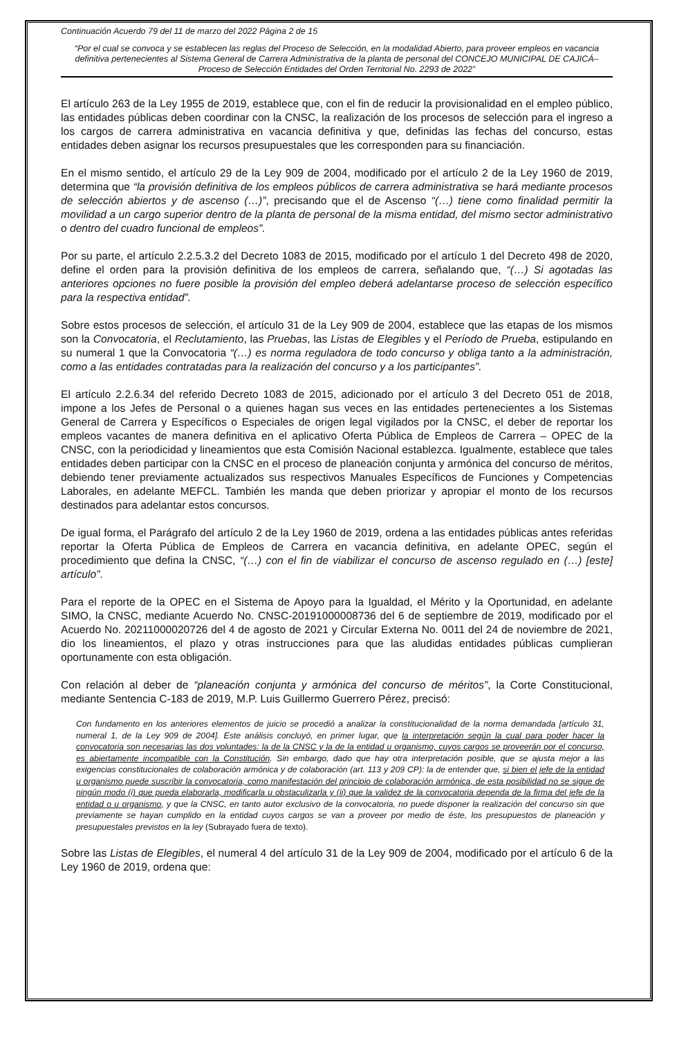Continuación Acuerdo 79 del 11 de marzo del 2022 Página 2 de 15
“Por el cual se convoca y se establecen las reglas del Proceso de Selección, en la modalidad Abierto, para proveer empleos en vacancia definitiva pertenecientes al Sistema General de Carrera Administrativa de la planta de personal del CONCEJO MUNICIPAL DE CAJICÁ– Proceso de Selección Entidades del Orden Territorial No. 2293 de 2022”
El artículo 263 de la Ley 1955 de 2019, establece que, con el fin de reducir la provisionalidad en el empleo público, las entidades públicas deben coordinar con la CNSC, la realización de los procesos de selección para el ingreso a los cargos de carrera administrativa en vacancia definitiva y que, definidas las fechas del concurso, estas entidades deben asignar los recursos presupuestales que les corresponden para su financiación.
En el mismo sentido, el artículo 29 de la Ley 909 de 2004, modificado por el artículo 2 de la Ley 1960 de 2019, determina que “la provisión definitiva de los empleos públicos de carrera administrativa se hará mediante procesos de selección abiertos y de ascenso (…)”, precisando que el de Ascenso “(…) tiene como finalidad permitir la movilidad a un cargo superior dentro de la planta de personal de la misma entidad, del mismo sector administrativo o dentro del cuadro funcional de empleos”.
Por su parte, el artículo 2.2.5.3.2 del Decreto 1083 de 2015, modificado por el artículo 1 del Decreto 498 de 2020, define el orden para la provisión definitiva de los empleos de carrera, señalando que, “(…) Si agotadas las anteriores opciones no fuere posible la provisión del empleo deberá adelantarse proceso de selección específico para la respectiva entidad”.
Sobre estos procesos de selección, el artículo 31 de la Ley 909 de 2004, establece que las etapas de los mismos son la Convocatoria, el Reclutamiento, las Pruebas, las Listas de Elegibles y el Período de Prueba, estipulando en su numeral 1 que la Convocatoria “(…) es norma reguladora de todo concurso y obliga tanto a la administración, como a las entidades contratadas para la realización del concurso y a los participantes”.
El artículo 2.2.6.34 del referido Decreto 1083 de 2015, adicionado por el artículo 3 del Decreto 051 de 2018, impone a los Jefes de Personal o a quienes hagan sus veces en las entidades pertenecientes a los Sistemas General de Carrera y Específicos o Especiales de origen legal vigilados por la CNSC, el deber de reportar los empleos vacantes de manera definitiva en el aplicativo Oferta Pública de Empleos de Carrera – OPEC de la CNSC, con la periodicidad y lineamientos que esta Comisión Nacional establezca. Igualmente, establece que tales entidades deben participar con la CNSC en el proceso de planeación conjunta y armónica del concurso de méritos, debiendo tener previamente actualizados sus respectivos Manuales Específicos de Funciones y Competencias Laborales, en adelante MEFCL. También les manda que deben priorizar y apropiar el monto de los recursos destinados para adelantar estos concursos.
De igual forma, el Parágrafo del artículo 2 de la Ley 1960 de 2019, ordena a las entidades públicas antes referidas reportar la Oferta Pública de Empleos de Carrera en vacancia definitiva, en adelante OPEC, según el procedimiento que defina la CNSC, “(…) con el fin de viabilizar el concurso de ascenso regulado en (…) [este] artículo”.
Para el reporte de la OPEC en el Sistema de Apoyo para la Igualdad, el Mérito y la Oportunidad, en adelante SIMO, la CNSC, mediante Acuerdo No. CNSC-20191000008736 del 6 de septiembre de 2019, modificado por el Acuerdo No. 20211000020726 del 4 de agosto de 2021 y Circular Externa No. 0011 del 24 de noviembre de 2021, dio los lineamientos, el plazo y otras instrucciones para que las aludidas entidades públicas cumplieran oportunamente con esta obligación.
Con relación al deber de “planeación conjunta y armónica del concurso de méritos”, la Corte Constitucional, mediante Sentencia C-183 de 2019, M.P. Luis Guillermo Guerrero Pérez, precisó:
Con fundamento en los anteriores elementos de juicio se procedió a analizar la constitucionalidad de la norma demandada [artículo 31, numeral 1, de la Ley 909 de 2004]. Este análisis concluyó, en primer lugar, que la interpretación según la cual para poder hacer la convocatoria son necesarias las dos voluntades: la de la CNSC y la de la entidad u organismo, cuyos cargos se proveerán por el concurso, es abiertamente incompatible con la Constitución. Sin embargo, dado que hay otra interpretación posible, que se ajusta mejor a las exigencias constitucionales de colaboración armónica y de colaboración (art. 113 y 209 CP): la de entender que, si bien el jefe de la entidad u organismo puede suscribir la convocatoria, como manifestación del principio de colaboración armónica, de esta posibilidad no se sigue de ningún modo (i) que pueda elaborarla, modificarla u obstaculizarla y (ii) que la validez de la convocatoria dependa de la firma del jefe de la entidad o u organismo, y que la CNSC, en tanto autor exclusivo de la convocatoria, no puede disponer la realización del concurso sin que previamente se hayan cumplido en la entidad cuyos cargos se van a proveer por medio de éste, los presupuestos de planeación y presupuestales previstos en la ley (Subrayado fuera de texto).
Sobre las Listas de Elegibles, el numeral 4 del artículo 31 de la Ley 909 de 2004, modificado por el artículo 6 de la Ley 1960 de 2019, ordena que: